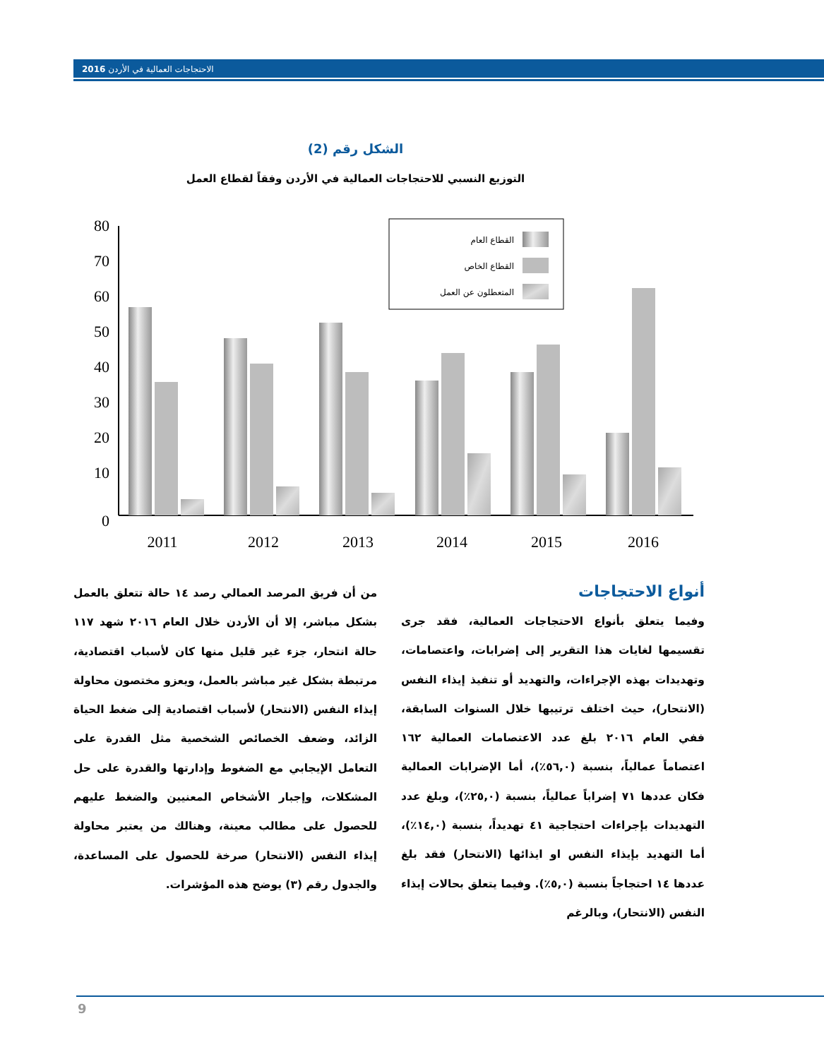الاحتجاجات العمالية في الأردن 2016
الشكل رقم (2)
التوزيع النسبي للاحتجاجات العمالية في الأردن وفقاً لقطاع العمل
80
70
60
50
40
30
20
10
0
2011
2012
2013
2014
2015
2016
القطاع العام
القطاع الخاص
المتعطلون عن العمل
أنواع الاحتجاجات
وفيما يتعلق بأنواع الاحتجاجات العمالية، فقد جرى تقسيمها لغايات هذا التقرير إلى إضرابات، واعتصامات، وتهديدات بهذه الإجراءات، والتهديد أو تنفيذ إيذاء النفس (الانتحار)، حيث اختلف ترتيبها خلال السنوات السابقة، ففي العام ٢٠١٦ بلغ عدد الاعتصامات العمالية ١٦٢ اعتصاماً عمالياً، بنسبة (٥٦,٠٪)، أما الإضرابات العمالية فكان عددها ٧١ إضراباً عمالياً، بنسبة (٢٥,٠٪)، وبلغ عدد التهديدات بإجراءات احتجاجية ٤١ تهديداً، بنسبة (١٤,٠٪)، أما التهديد بإيذاء النفس او ايذائها (الانتحار) فقد بلغ عددها ١٤ احتجاجاً بنسبة (٥,٠٪). وفيما يتعلق بحالات إيذاء النفس (الانتحار)، وبالرغم
من أن فريق المرصد العمالي رصد ١٤ حالة تتعلق بالعمل بشكل مباشر، إلا أن الأردن خلال العام ٢٠١٦ شهد ١١٧ حالة انتحار، جزء غير قليل منها كان لأسباب اقتصادية، مرتبطة بشكل غير مباشر بالعمل، ويعزو مختصون محاولة إيذاء النفس (الانتحار) لأسباب اقتصادية إلى ضغط الحياة الزائد، وضعف الخصائص الشخصية مثل القدرة على التعامل الإيجابي مع الضغوط وإدارتها والقدرة على حل المشكلات، وإجبار الأشخاص المعنيين والضغط عليهم للحصول على مطالب معينة، وهنالك من يعتبر محاولة إيذاء النفس (الانتحار) صرخة للحصول على المساعدة، والجدول رقم (٣) يوضح هذه المؤشرات.
9